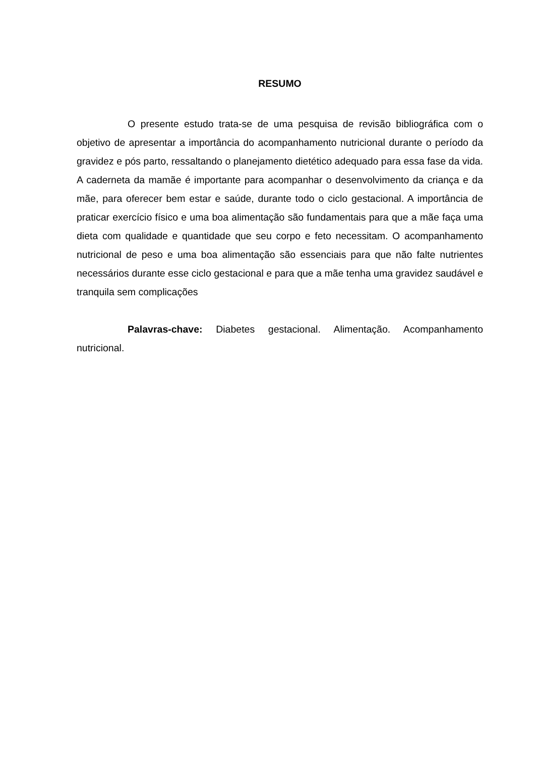RESUMO
O presente estudo trata-se de uma pesquisa de revisão bibliográfica com o objetivo de apresentar a importância do acompanhamento nutricional durante o período da gravidez e pós parto, ressaltando o planejamento dietético adequado para essa fase da vida. A caderneta da mamãe é importante para acompanhar o desenvolvimento da criança e da mãe, para oferecer bem estar e saúde, durante todo o ciclo gestacional. A importância de praticar exercício físico e uma boa alimentação são fundamentais para que a mãe faça uma dieta com qualidade e quantidade que seu corpo e feto necessitam. O acompanhamento nutricional de peso e uma boa alimentação são essenciais para que não falte nutrientes necessários durante esse ciclo gestacional e para que a mãe tenha uma gravidez saudável e tranquila sem complicações
Palavras-chave: Diabetes gestacional. Alimentação. Acompanhamento nutricional.